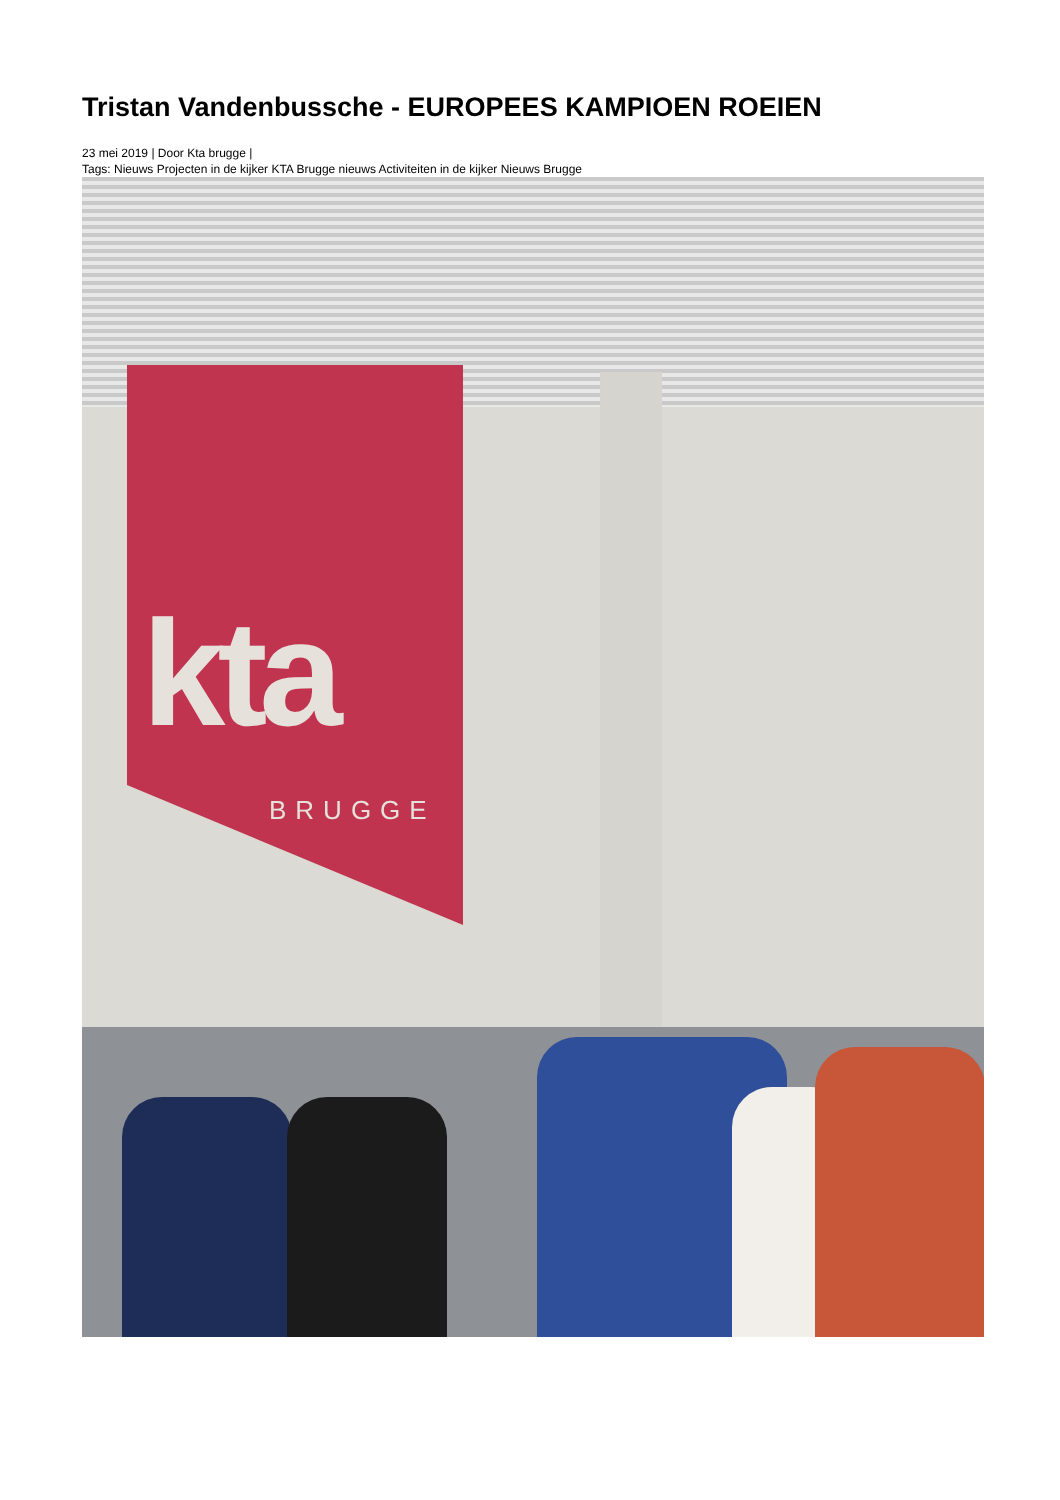Tristan Vandenbussche - EUROPEES KAMPIOEN ROEIEN
23 mei 2019 | Door Kta brugge |
Tags: Nieuws Projecten in de kijker KTA Brugge nieuws Activiteiten in de kijker Nieuws Brugge
kta
BRUGGE